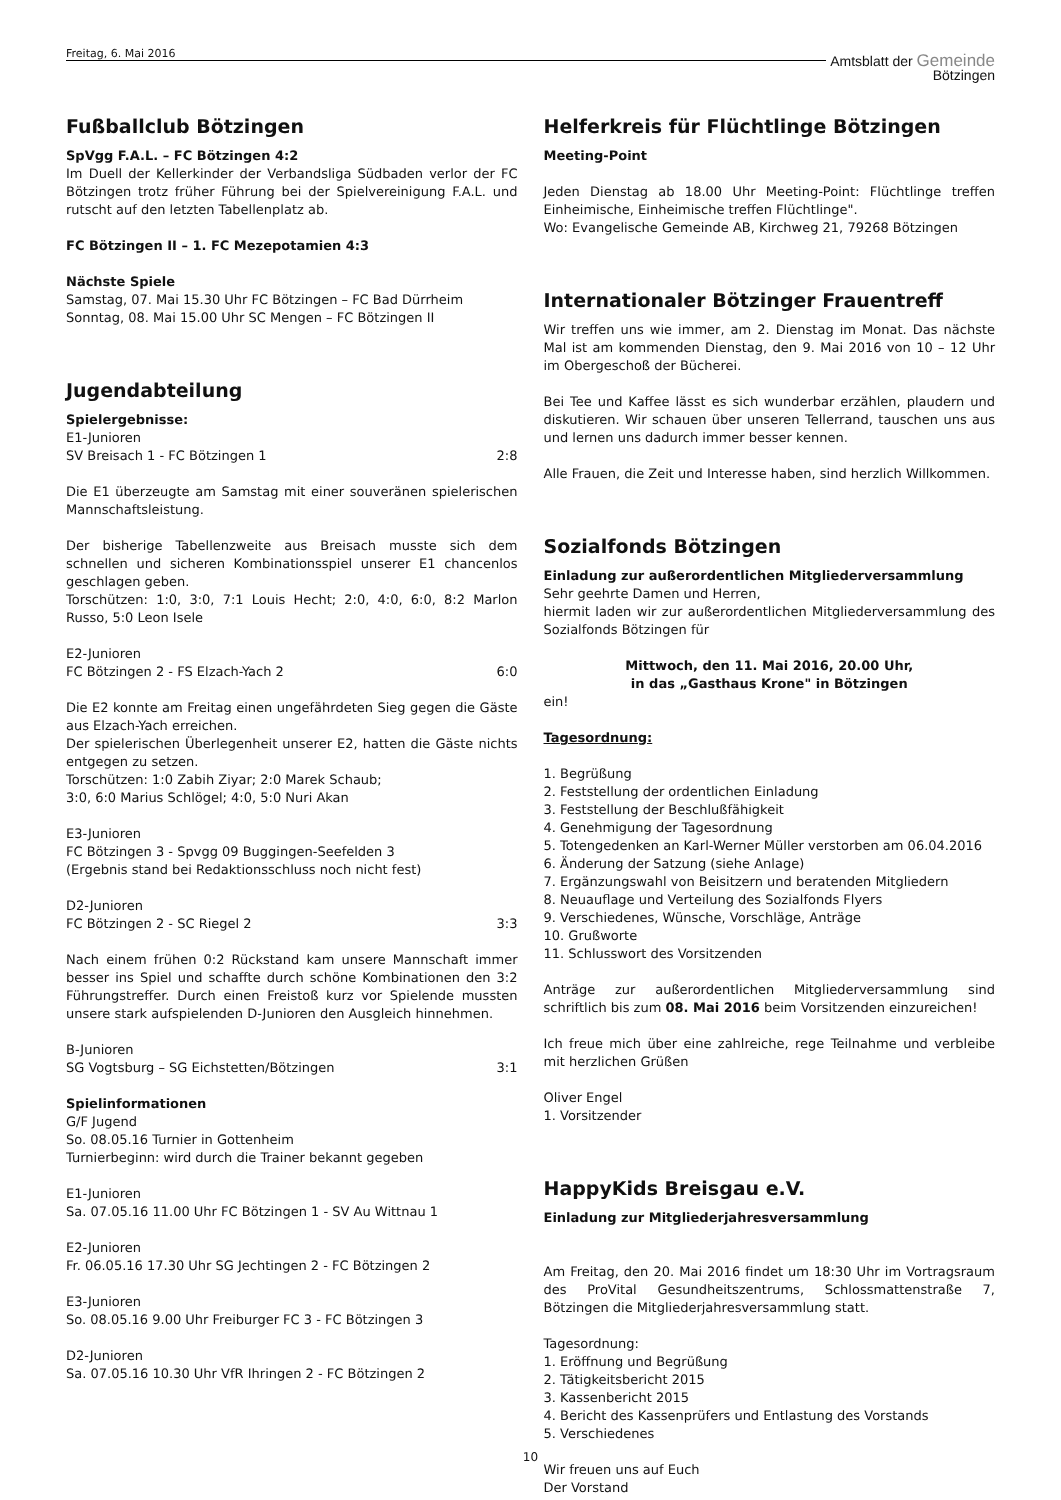Freitag, 6. Mai 2016
Amtsblatt der Gemeinde
Bötzingen
Fußballclub Bötzingen
SpVgg F.A.L. – FC Bötzingen 4:2
Im Duell der Kellerkinder der Verbandsliga Südbaden verlor der FC Bötzingen trotz früher Führung bei der Spielvereinigung F.A.L. und rutscht auf den letzten Tabellenplatz ab.
FC Bötzingen II – 1. FC Mezepotamien 4:3
Nächste Spiele
Samstag, 07. Mai 15.30 Uhr FC Bötzingen – FC Bad Dürrheim
Sonntag, 08. Mai 15.00 Uhr SC Mengen – FC Bötzingen II
Jugendabteilung
Spielergebnisse:
E1-Junioren
SV Breisach 1 - FC Bötzingen 1 2:8
Die E1 überzeugte am Samstag mit einer souveränen spielerischen Mannschaftsleistung.
Der bisherige Tabellenzweite aus Breisach musste sich dem schnellen und sicheren Kombinationsspiel unserer E1 chancenlos geschlagen geben.
Torschützen: 1:0, 3:0, 7:1 Louis Hecht; 2:0, 4:0, 6:0, 8:2 Marlon Russo, 5:0 Leon Isele
E2-Junioren
FC Bötzingen 2 - FS Elzach-Yach 2 6:0
Die E2 konnte am Freitag einen ungefährdeten Sieg gegen die Gäste aus Elzach-Yach erreichen.
Der spielerischen Überlegenheit unserer E2, hatten die Gäste nichts entgegen zu setzen.
Torschützen: 1:0 Zabih Ziyar; 2:0 Marek Schaub;
3:0, 6:0 Marius Schlögel; 4:0, 5:0 Nuri Akan
E3-Junioren
FC Bötzingen 3 - Spvgg 09 Buggingen-Seefelden 3
(Ergebnis stand bei Redaktionsschluss noch nicht fest)
D2-Junioren
FC Bötzingen 2 - SC Riegel 2 3:3
Nach einem frühen 0:2 Rückstand kam unsere Mannschaft immer besser ins Spiel und schaffte durch schöne Kombinationen den 3:2 Führungstreffer. Durch einen Freistoß kurz vor Spielende mussten unsere stark aufspielenden D-Junioren den Ausgleich hinnehmen.
B-Junioren
SG Vogtsburg – SG Eichstetten/Bötzingen 3:1
Spielinformationen
G/F Jugend
So. 08.05.16 Turnier in Gottenheim
Turnierbeginn: wird durch die Trainer bekannt gegeben
E1-Junioren
Sa. 07.05.16 11.00 Uhr FC Bötzingen 1 - SV Au Wittnau 1
E2-Junioren
Fr. 06.05.16 17.30 Uhr SG Jechtingen 2 - FC Bötzingen 2
E3-Junioren
So. 08.05.16 9.00 Uhr Freiburger FC 3 - FC Bötzingen 3
D2-Junioren
Sa. 07.05.16 10.30 Uhr VfR Ihringen 2 - FC Bötzingen 2
Helferkreis für Flüchtlinge Bötzingen
Meeting-Point
Jeden Dienstag ab 18.00 Uhr Meeting-Point: Flüchtlinge treffen Einheimische, Einheimische treffen Flüchtlinge".
Wo: Evangelische Gemeinde AB, Kirchweg 21, 79268 Bötzingen
Internationaler Bötzinger Frauentreff
Wir treffen uns wie immer, am 2. Dienstag im Monat. Das nächste Mal ist am kommenden Dienstag, den 9. Mai 2016 von 10 – 12 Uhr im Obergeschoß der Bücherei.
Bei Tee und Kaffee lässt es sich wunderbar erzählen, plaudern und diskutieren. Wir schauen über unseren Tellerrand, tauschen uns aus und lernen uns dadurch immer besser kennen.
Alle Frauen, die Zeit und Interesse haben, sind herzlich Willkommen.
Sozialfonds Bötzingen
Einladung zur außerordentlichen Mitgliederversammlung
Sehr geehrte Damen und Herren,
hiermit laden wir zur außerordentlichen Mitgliederversammlung des Sozialfonds Bötzingen für
Mittwoch, den 11. Mai 2016, 20.00 Uhr,
in das „Gasthaus Krone" in Bötzingen
ein!
Tagesordnung:
1. Begrüßung
2. Feststellung der ordentlichen Einladung
3. Feststellung der Beschlußfähigkeit
4. Genehmigung der Tagesordnung
5. Totengedenken an Karl-Werner Müller verstorben am 06.04.2016
6. Änderung der Satzung (siehe Anlage)
7. Ergänzungswahl von Beisitzern und beratenden Mitgliedern
8. Neuauflage und Verteilung des Sozialfonds Flyers
9. Verschiedenes, Wünsche, Vorschläge, Anträge
10. Grußworte
11. Schlusswort des Vorsitzenden
Anträge zur außerordentlichen Mitgliederversammlung sind schriftlich bis zum 08. Mai 2016 beim Vorsitzenden einzureichen!
Ich freue mich über eine zahlreiche, rege Teilnahme und verbleibe mit herzlichen Grüßen
Oliver Engel
1. Vorsitzender
HappyKids Breisgau e.V.
Einladung zur Mitgliederjahresversammlung
Am Freitag, den 20. Mai 2016 findet um 18:30 Uhr im Vortragsraum des ProVital Gesundheitszentrums, Schlossmattenstraße 7, Bötzingen die Mitgliederjahresversammlung statt.
Tagesordnung:
1. Eröffnung und Begrüßung
2. Tätigkeitsbericht 2015
3. Kassenbericht 2015
4. Bericht des Kassenprüfers und Entlastung des Vorstands
5. Verschiedenes
Wir freuen uns auf Euch
Der Vorstand
10